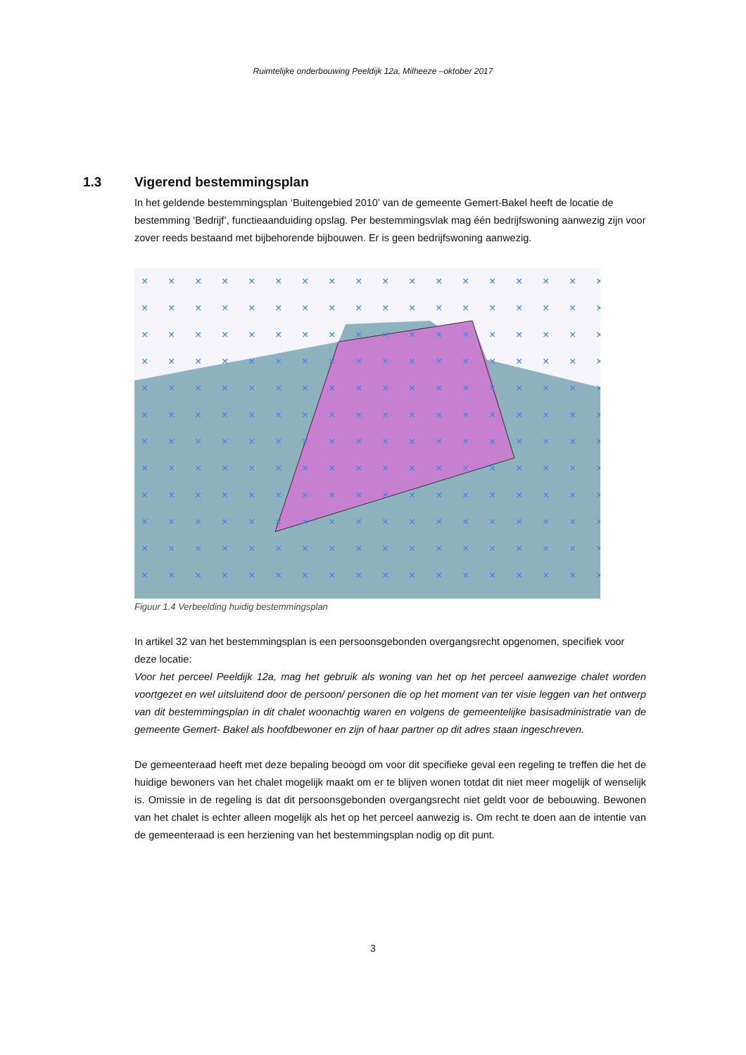Ruimtelijke onderbouwing Peeldijk 12a, Milheeze –oktober 2017
1.3 Vigerend bestemmingsplan
In het geldende bestemmingsplan ‘Buitengebied 2010’ van de gemeente Gemert-Bakel heeft de locatie de bestemming ‘Bedrijf’, functieaanduiding opslag. Per bestemmingsvlak mag één bedrijfswoning aanwezig zijn voor zover reeds bestaand met bijbehorende bijbouwen. Er is geen bedrijfswoning aanwezig.
×
Figuur 1.4 Verbeelding huidig bestemmingsplan
In artikel 32 van het bestemmingsplan is een persoonsgebonden overgangsrecht opgenomen, specifiek voor deze locatie:
Voor het perceel Peeldijk 12a, mag het gebruik als woning van het op het perceel aanwezige chalet worden voortgezet en wel uitsluitend door de persoon/ personen die op het moment van ter visie leggen van het ontwerp van dit bestemmingsplan in dit chalet woonachtig waren en volgens de gemeentelijke basisadministratie van de gemeente Gemert- Bakel als hoofdbewoner en zijn of haar partner op dit adres staan ingeschreven.
De gemeenteraad heeft met deze bepaling beoogd om voor dit specifieke geval een regeling te treffen die het de huidige bewoners van het chalet mogelijk maakt om er te blijven wonen totdat dit niet meer mogelijk of wenselijk is. Omissie in de regeling is dat dit persoonsgebonden overgangsrecht niet geldt voor de bebouwing. Bewonen van het chalet is echter alleen mogelijk als het op het perceel aanwezig is. Om recht te doen aan de intentie van de gemeenteraad is een herziening van het bestemmingsplan nodig op dit punt.
3